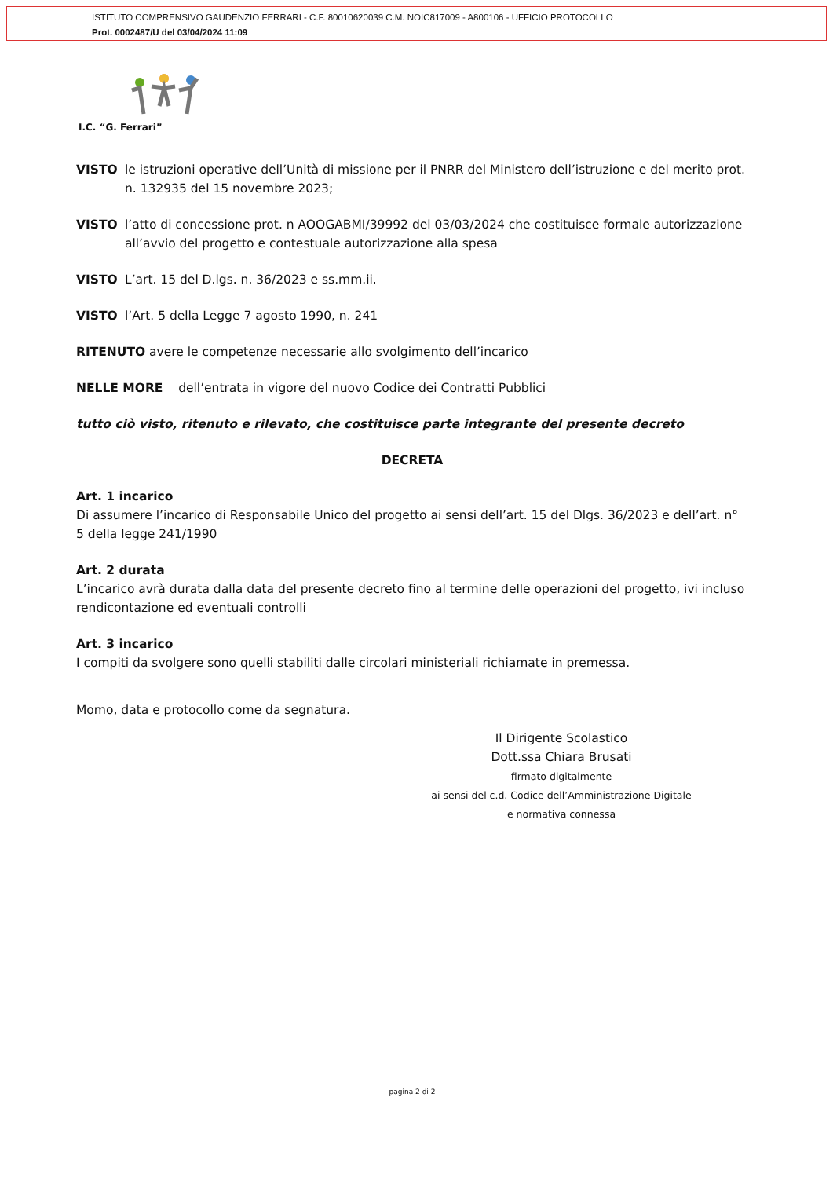ISTITUTO COMPRENSIVO GAUDENZIO FERRARI - C.F. 80010620039 C.M. NOIC817009 - A800106 - UFFICIO PROTOCOLLO
Prot. 0002487/U del 03/04/2024 11:09
I.C. “G. Ferrari”
VISTO le istruzioni operative dell’Unità di missione per il PNRR del Ministero dell’istruzione e del merito prot. n. 132935 del 15 novembre 2023;
VISTO l’atto di concessione prot. n AOOGABMI/39992 del 03/03/2024 che costituisce formale autorizzazione all’avvio del progetto e contestuale autorizzazione alla spesa
VISTO L’art. 15 del D.lgs. n. 36/2023 e ss.mm.ii.
VISTO l’Art. 5 della Legge 7 agosto 1990, n. 241
RITENUTO avere le competenze necessarie allo svolgimento dell’incarico
NELLE MORE dell’entrata in vigore del nuovo Codice dei Contratti Pubblici
tutto ciò visto, ritenuto e rilevato, che costituisce parte integrante del presente decreto
DECRETA
Art. 1 incarico
Di assumere l’incarico di Responsabile Unico del progetto ai sensi dell’art. 15 del Dlgs. 36/2023 e dell’art. n° 5 della legge 241/1990
Art. 2 durata
L’incarico avrà durata dalla data del presente decreto fino al termine delle operazioni del progetto, ivi incluso rendicontazione ed eventuali controlli
Art. 3 incarico
I compiti da svolgere sono quelli stabiliti dalle circolari ministeriali richiamate in premessa.
Momo, data e protocollo come da segnatura.
Il Dirigente Scolastico
Dott.ssa Chiara Brusati
firmato digitalmente
ai sensi del c.d. Codice dell’Amministrazione Digitale
e normativa connessa
pagina 2 di 2